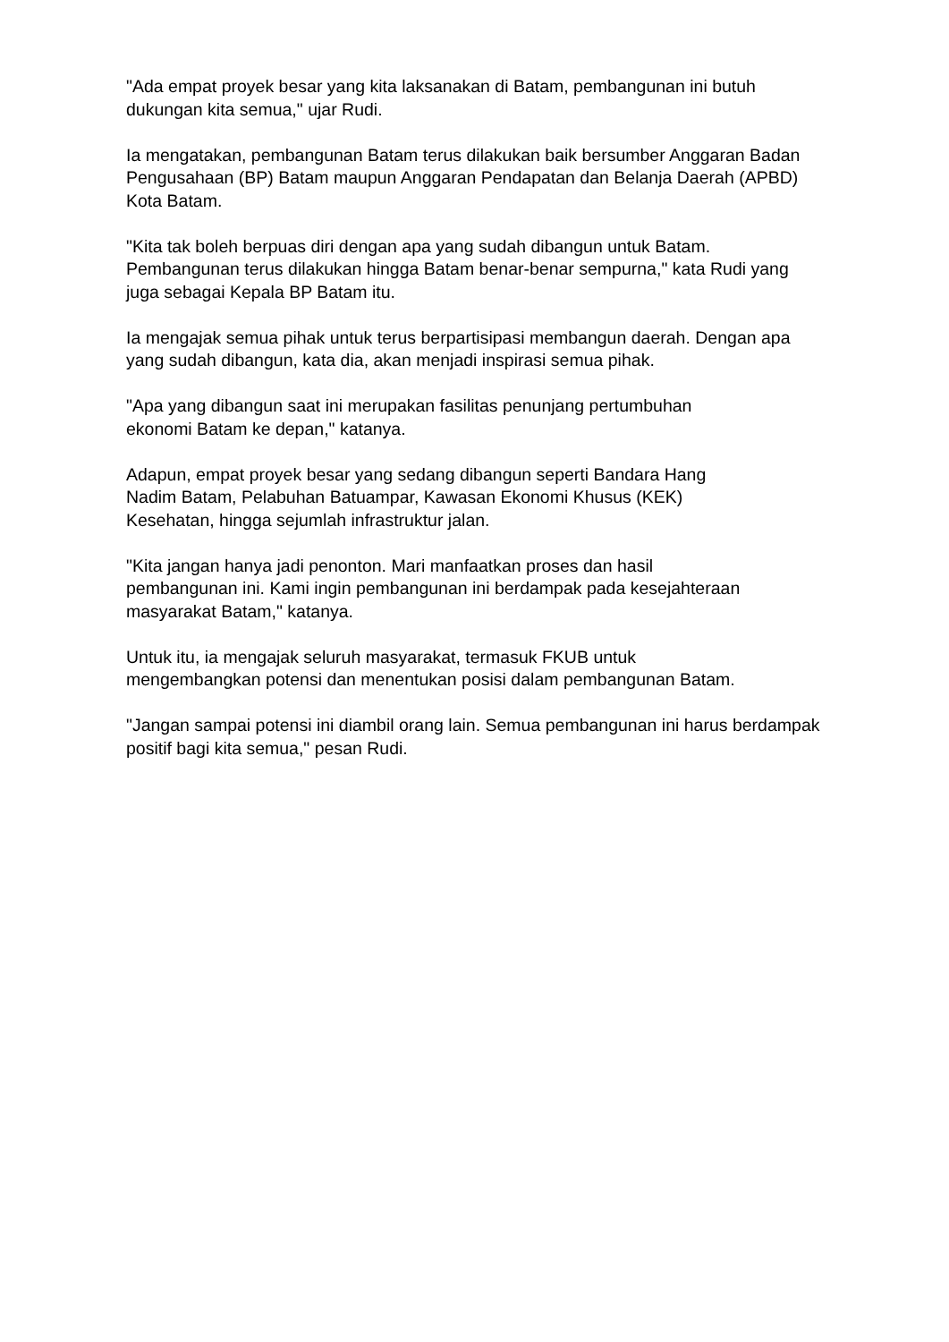"Ada empat proyek besar yang kita laksanakan di Batam, pembangunan ini butuh dukungan kita semua," ujar Rudi.
Ia mengatakan, pembangunan Batam terus dilakukan baik bersumber Anggaran Badan Pengusahaan (BP) Batam maupun Anggaran Pendapatan dan Belanja Daerah (APBD) Kota Batam.
"Kita tak boleh berpuas diri dengan apa yang sudah dibangun untuk Batam. Pembangunan terus dilakukan hingga Batam benar-benar sempurna," kata Rudi yang juga sebagai Kepala BP Batam itu.
Ia mengajak semua pihak untuk terus berpartisipasi membangun daerah. Dengan apa yang sudah dibangun, kata dia, akan menjadi inspirasi semua pihak.
"Apa yang dibangun saat ini merupakan fasilitas penunjang pertumbuhan
ekonomi Batam ke depan," katanya.
Adapun, empat proyek besar yang sedang dibangun seperti Bandara Hang
Nadim Batam, Pelabuhan Batuampar, Kawasan Ekonomi Khusus (KEK)
Kesehatan, hingga sejumlah infrastruktur jalan.
"Kita jangan hanya jadi penonton. Mari manfaatkan proses dan hasil
pembangunan ini. Kami ingin pembangunan ini berdampak pada kesejahteraan masyarakat Batam," katanya.
Untuk itu, ia mengajak seluruh masyarakat, termasuk FKUB untuk
mengembangkan potensi dan menentukan posisi dalam pembangunan Batam.
"Jangan sampai potensi ini diambil orang lain. Semua pembangunan ini harus berdampak positif bagi kita semua," pesan Rudi.